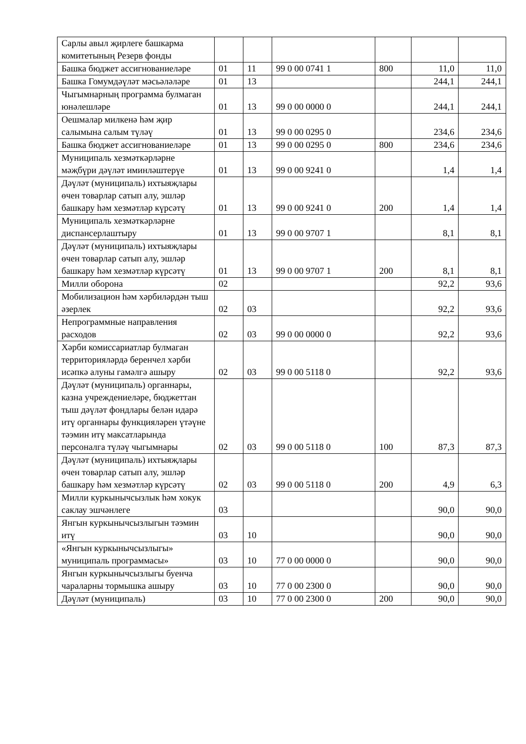| Сарлы авыл җирлеге башкарма комитетының Резерв фонды | | | | | | |
| Башка бюджет ассигнованиеләре | 01 | 11 | 99 0 00 0741 1 | 800 | 11,0 | 11,0 |
| Башка Гомумдәүләт мәсьәләләре | 01 | 13 | | | 244,1 | 244,1 |
| Чыгымнарның программа булмаган юнәлешләре | 01 | 13 | 99 0 00 0000 0 | | 244,1 | 244,1 |
| Оешмалар милкенә һәм җир салымына салым түләү | 01 | 13 | 99 0 00 0295 0 | | 234,6 | 234,6 |
| Башка бюджет ассигнованиеләре | 01 | 13 | 99 0 00 0295 0 | 800 | 234,6 | 234,6 |
| Муниципаль хезмәткәрләрне мәҗбүри дәүләт иминләштерүе | 01 | 13 | 99 0 00 9241 0 | | 1,4 | 1,4 |
| Дәүләт (муниципаль) ихтыяҗлары өчен товарлар сатып алу, эшләр башкару һәм хезмәтләр күрсәтү | 01 | 13 | 99 0 00 9241 0 | 200 | 1,4 | 1,4 |
| Муниципаль хезмәткәрләрне диспансерлаштыру | 01 | 13 | 99 0 00 9707 1 | | 8,1 | 8,1 |
| Дәүләт (муниципаль) ихтыяҗлары өчен товарлар сатып алу, эшләр башкару һәм хезмәтләр күрсәтү | 01 | 13 | 99 0 00 9707 1 | 200 | 8,1 | 8,1 |
| Милли оборона | 02 | | | | 92,2 | 93,6 |
| Мобилизацион һәм хәрбиләрдән тыш әзерлек | 02 | 03 | | | 92,2 | 93,6 |
| Непрограммные направления расходов | 02 | 03 | 99 0 00 0000 0 | | 92,2 | 93,6 |
| Хәрби комиссариатлар булмаган территорияләрдә беренчел хәрби исәпкә алуны гамәлгә ашыру | 02 | 03 | 99 0 00 5118 0 | | 92,2 | 93,6 |
| Дәүләт (муниципаль) органнары, казна учреждениеләре, бюджеттан тыш дәүләт фондлары белән идарә итү органнары функцияләрен үтәүне тәэмин итү максатларында персоналга түләү чыгымнары | 02 | 03 | 99 0 00 5118 0 | 100 | 87,3 | 87,3 |
| Дәүләт (муниципаль) ихтыяҗлары өчен товарлар сатып алу, эшләр башкару һәм хезмәтләр күрсәтү | 02 | 03 | 99 0 00 5118 0 | 200 | 4,9 | 6,3 |
| Милли куркынычсызлык һәм хокук саклау эшчәнлеге | 03 | | | | 90,0 | 90,0 |
| Янгын куркынычсызлыгын тәэмин итү | 03 | 10 | | | 90,0 | 90,0 |
| «Янгын куркынычсызлыгы» муниципаль программасы» | 03 | 10 | 77 0 00 0000 0 | | 90,0 | 90,0 |
| Янгын куркынычсызлыгы буенча чараларны тормышка ашыру | 03 | 10 | 77 0 00 2300 0 | | 90,0 | 90,0 |
| Дәүләт (муниципаль) | 03 | 10 | 77 0 00 2300 0 | 200 | 90,0 | 90,0 |